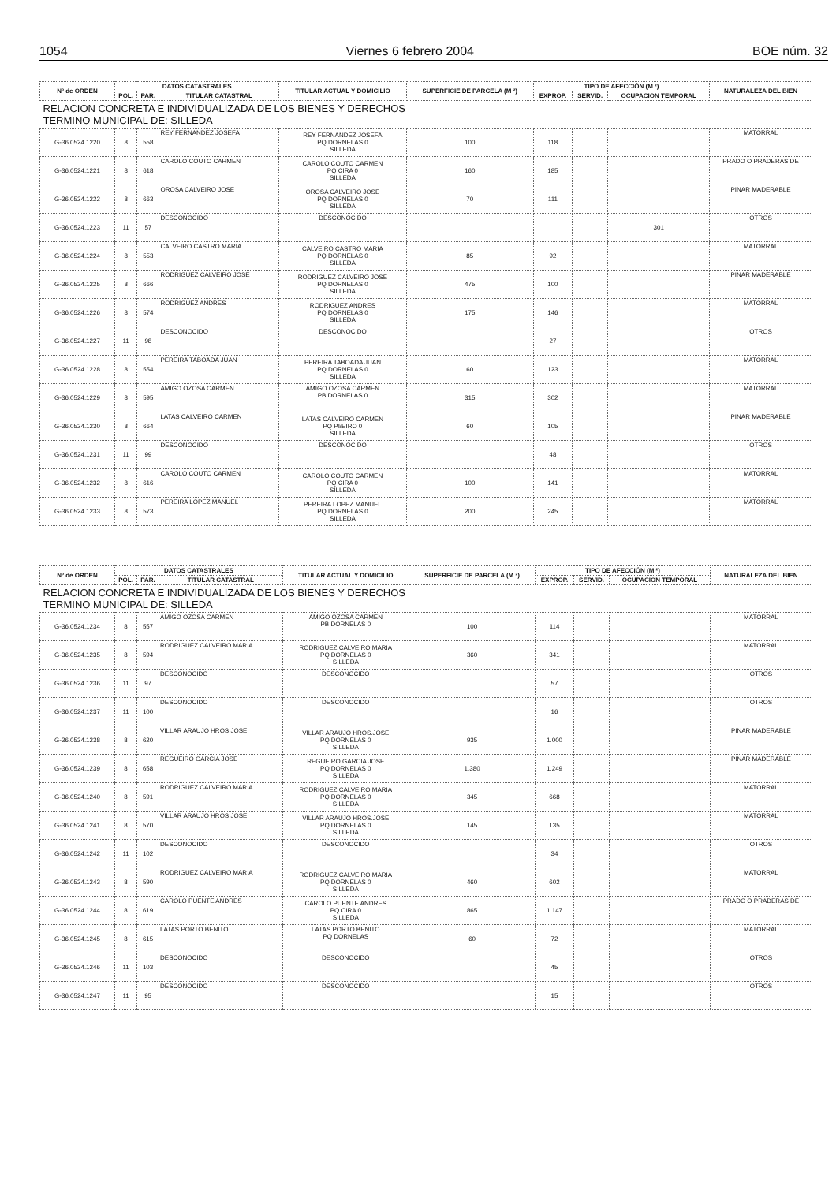1054 Viernes 6 febrero 2004 BOE núm. 32
| Nº de ORDEN | DATOS CATASTRALES | | | TITULAR ACTUAL Y DOMICILIO | SUPERFICIE DE PARCELA (M ²) | TIPO DE AFECCIÓN (M ²) | | | NATURALEZA DEL BIEN |
| --- | --- | --- | --- | --- | --- | --- | --- | --- | --- |
| | POL. | PAR. | TITULAR CATASTRAL | | | EXPROP. | SERVID. | OCUPACION TEMPORAL | |
| RELACION CONCRETA E INDIVIDUALIZADA DE LOS BIENES Y DERECHOS TERMINO MUNICIPAL DE: SILLEDA | | | | | | | | | |
| G-36.0524.1220 | 8 | 558 | REY FERNANDEZ JOSEFA | REY FERNANDEZ JOSEFA PQ DORNELAS 0 SILLEDA | 100 | 118 | | | MATORRAL |
| G-36.0524.1221 | 8 | 618 | CAROLO COUTO CARMEN | CAROLO COUTO CARMEN PQ CIRA 0 SILLEDA | 160 | 185 | | | PRADO O PRADERAS DE |
| G-36.0524.1222 | 8 | 663 | OROSA CALVEIRO JOSE | OROSA CALVEIRO JOSE PQ DORNELAS 0 SILLEDA | 70 | 111 | | | PINAR MADERABLE |
| G-36.0524.1223 | 11 | 57 | DESCONOCIDO | DESCONOCIDO | | | | 301 | OTROS |
| G-36.0524.1224 | 8 | 553 | CALVEIRO CASTRO MARIA | CALVEIRO CASTRO MARIA PQ DORNELAS 0 SILLEDA | 85 | 92 | | | MATORRAL |
| G-36.0524.1225 | 8 | 666 | RODRIGUEZ CALVEIRO JOSE | RODRIGUEZ CALVEIRO JOSE PQ DORNELAS 0 SILLEDA | 475 | 100 | | | PINAR MADERABLE |
| G-36.0524.1226 | 8 | 574 | RODRIGUEZ ANDRES | RODRIGUEZ ANDRES PQ DORNELAS 0 SILLEDA | 175 | 146 | | | MATORRAL |
| G-36.0524.1227 | 11 | 98 | DESCONOCIDO | DESCONOCIDO | | 27 | | | OTROS |
| G-36.0524.1228 | 8 | 554 | PEREIRA TABOADA JUAN | PEREIRA TABOADA JUAN PQ DORNELAS 0 SILLEDA | 60 | 123 | | | MATORRAL |
| G-36.0524.1229 | 8 | 595 | AMIGO OZOSA CARMEN | AMIGO OZOSA CARMEN PB DORNELAS 0 | 315 | 302 | | | MATORRAL |
| G-36.0524.1230 | 8 | 664 | LATAS CALVEIRO CARMEN | LATAS CALVEIRO CARMEN PQ PI/EIRO 0 SILLEDA | 60 | 105 | | | PINAR MADERABLE |
| G-36.0524.1231 | 11 | 99 | DESCONOCIDO | DESCONOCIDO | | 48 | | | OTROS |
| G-36.0524.1232 | 8 | 616 | CAROLO COUTO CARMEN | CAROLO COUTO CARMEN PQ CIRA 0 SILLEDA | 100 | 141 | | | MATORRAL |
| G-36.0524.1233 | 8 | 573 | PEREIRA LOPEZ MANUEL | PEREIRA LOPEZ MANUEL PQ DORNELAS 0 SILLEDA | 200 | 245 | | | MATORRAL |
| Nº de ORDEN | DATOS CATASTRALES | | | TITULAR ACTUAL Y DOMICILIO | SUPERFICIE DE PARCELA (M ²) | TIPO DE AFECCIÓN (M ²) | | | NATURALEZA DEL BIEN |
| --- | --- | --- | --- | --- | --- | --- | --- | --- | --- |
| | POL. | PAR. | TITULAR CATASTRAL | | | EXPROP. | SERVID. | OCUPACION TEMPORAL | |
| RELACION CONCRETA E INDIVIDUALIZADA DE LOS BIENES Y DERECHOS TERMINO MUNICIPAL DE: SILLEDA | | | | | | | | | |
| G-36.0524.1234 | 8 | 557 | AMIGO OZOSA CARMEN | AMIGO OZOSA CARMEN PB DORNELAS 0 | 100 | 114 | | | MATORRAL |
| G-36.0524.1235 | 8 | 594 | RODRIGUEZ CALVEIRO MARIA | RODRIGUEZ CALVEIRO MARIA PQ DORNELAS 0 SILLEDA | 360 | 341 | | | MATORRAL |
| G-36.0524.1236 | 11 | 97 | DESCONOCIDO | DESCONOCIDO | | 57 | | | OTROS |
| G-36.0524.1237 | 11 | 100 | DESCONOCIDO | DESCONOCIDO | | 16 | | | OTROS |
| G-36.0524.1238 | 8 | 620 | VILLAR ARAUJO HROS.JOSE | VILLAR ARAUJO HROS.JOSE PQ DORNELAS 0 SILLEDA | 935 | 1.000 | | | PINAR MADERABLE |
| G-36.0524.1239 | 8 | 658 | REGUEIRO GARCIA JOSE | REGUEIRO GARCIA JOSE PQ DORNELAS 0 SILLEDA | 1.380 | 1.249 | | | PINAR MADERABLE |
| G-36.0524.1240 | 8 | 591 | RODRIGUEZ CALVEIRO MARIA | RODRIGUEZ CALVEIRO MARIA PQ DORNELAS 0 SILLEDA | 345 | 668 | | | MATORRAL |
| G-36.0524.1241 | 8 | 570 | VILLAR ARAUJO HROS.JOSE | VILLAR ARAUJO HROS.JOSE PQ DORNELAS 0 SILLEDA | 145 | 135 | | | MATORRAL |
| G-36.0524.1242 | 11 | 102 | DESCONOCIDO | DESCONOCIDO | | 34 | | | OTROS |
| G-36.0524.1243 | 8 | 590 | RODRIGUEZ CALVEIRO MARIA | RODRIGUEZ CALVEIRO MARIA PQ DORNELAS 0 SILLEDA | 460 | 602 | | | MATORRAL |
| G-36.0524.1244 | 8 | 619 | CAROLO PUENTE ANDRES | CAROLO PUENTE ANDRES PQ CIRA 0 SILLEDA | 865 | 1.147 | | | PRADO O PRADERAS DE |
| G-36.0524.1245 | 8 | 615 | LATAS PORTO BENITO | LATAS PORTO BENITO PQ DORNELAS | 60 | 72 | | | MATORRAL |
| G-36.0524.1246 | 11 | 103 | DESCONOCIDO | DESCONOCIDO | | 45 | | | OTROS |
| G-36.0524.1247 | 11 | 95 | DESCONOCIDO | DESCONOCIDO | | 15 | | | OTROS |